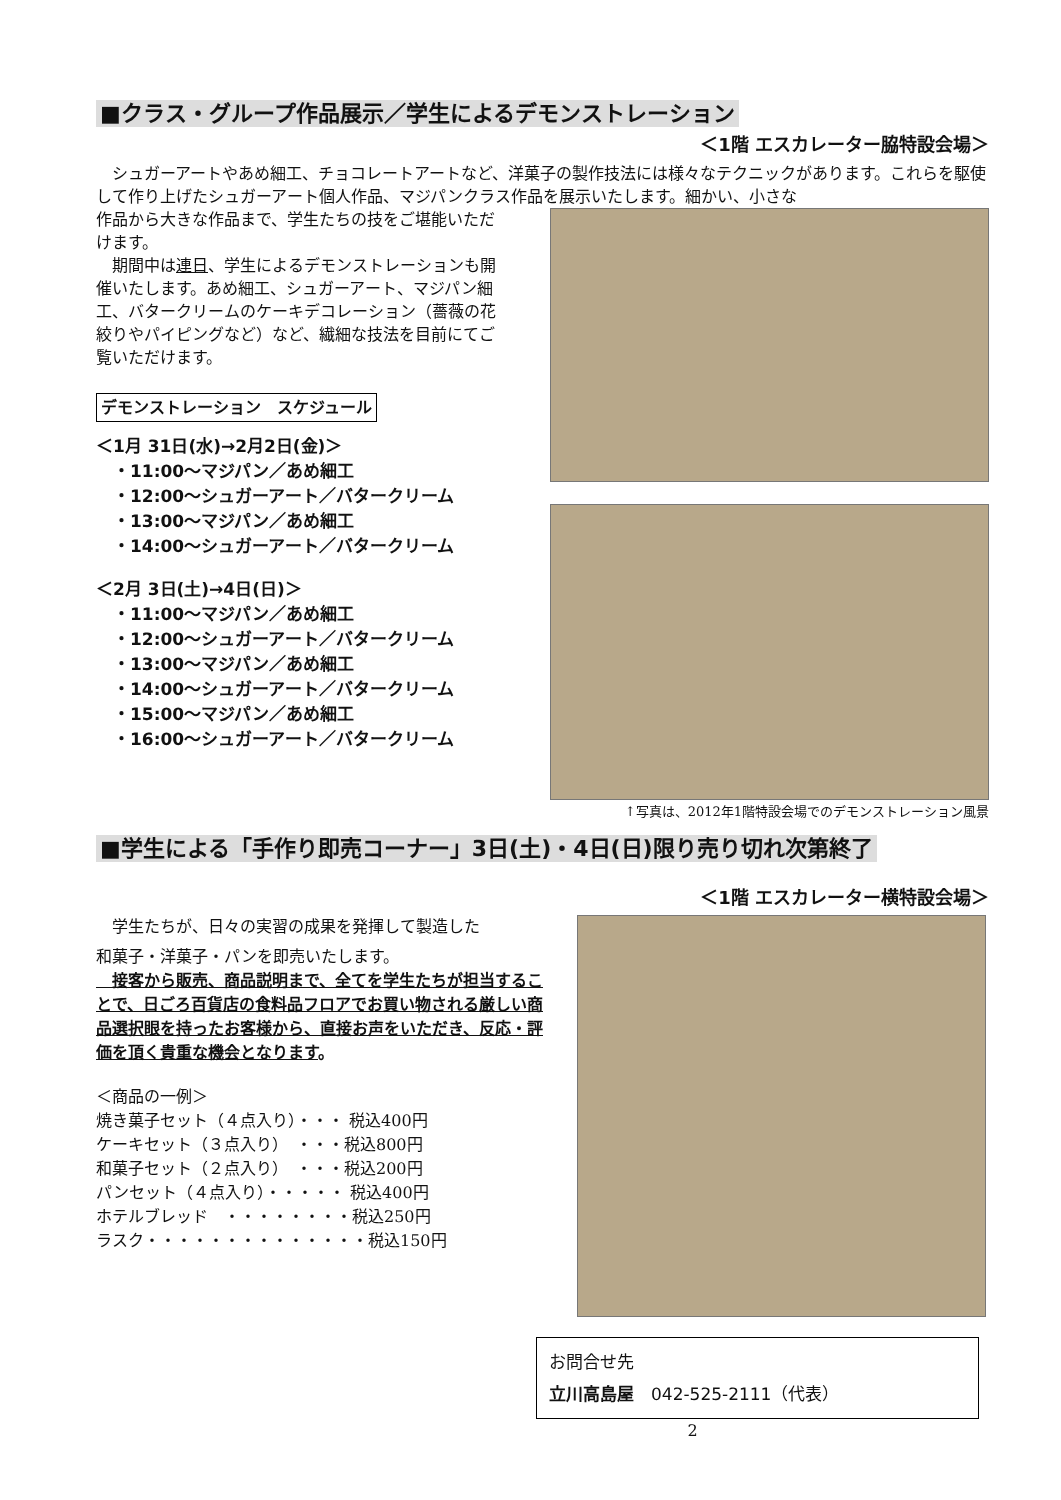■クラス・グループ作品展示／学生によるデモンストレーション
＜1階 エスカレーター脇特設会場＞
　シュガーアートやあめ細工、チョコレートアートなど、洋菓子の製作技法には様々なテクニックがあります。これらを駆使して作り上げたシュガーアート個人作品、マジパンクラス作品を展示いたします。細かい、小さな
作品から大きな作品まで、学生たちの技をご堪能いただけます。
　期間中は連日、学生によるデモンストレーションも開催いたします。あめ細工、シュガーアート、マジパン細工、バタークリームのケーキデコレーション（薔薇の花絞りやパイピングなど）など、繊細な技法を目前にてご覧いただけます。
デモンストレーション　スケジュール
＜1月 31日(水)→2月2日(金)＞
　・11:00～マジパン／あめ細工
　・12:00～シュガーアート／バタークリーム
　・13:00～マジパン／あめ細工
　・14:00～シュガーアート／バタークリーム
＜2月 3日(土)→4日(日)＞
　・11:00～マジパン／あめ細工
　・12:00～シュガーアート／バタークリーム
　・13:00～マジパン／あめ細工
　・14:00～シュガーアート／バタークリーム
　・15:00～マジパン／あめ細工
　・16:00～シュガーアート／バタークリーム
↑写真は、2012年1階特設会場でのデモンストレーション風景
■学生による「手作り即売コーナー」3日(土)・4日(日)限り売り切れ次第終了
＜1階 エスカレーター横特設会場＞
　学生たちが、日々の実習の成果を発揮して製造した
和菓子・洋菓子・パンを即売いたします。
　接客から販売、商品説明まで、全てを学生たちが担当することで、日ごろ百貨店の食料品フロアでお買い物される厳しい商品選択眼を持ったお客様から、直接お声をいただき、反応・評価を頂く貴重な機会となります。
＜商品の一例＞
焼き菓子セット（４点入り）・・・ 税込400円
ケーキセット（３点入り）　・・・税込800円
和菓子セット（２点入り）　・・・税込200円
パンセット（４点入り）・・・・・ 税込400円
ホテルブレッド　・・・・・・・・税込250円
ラスク・・・・・・・・・・・・・・税込150円
お問合せ先
立川高島屋　042-525-2111（代表）
2